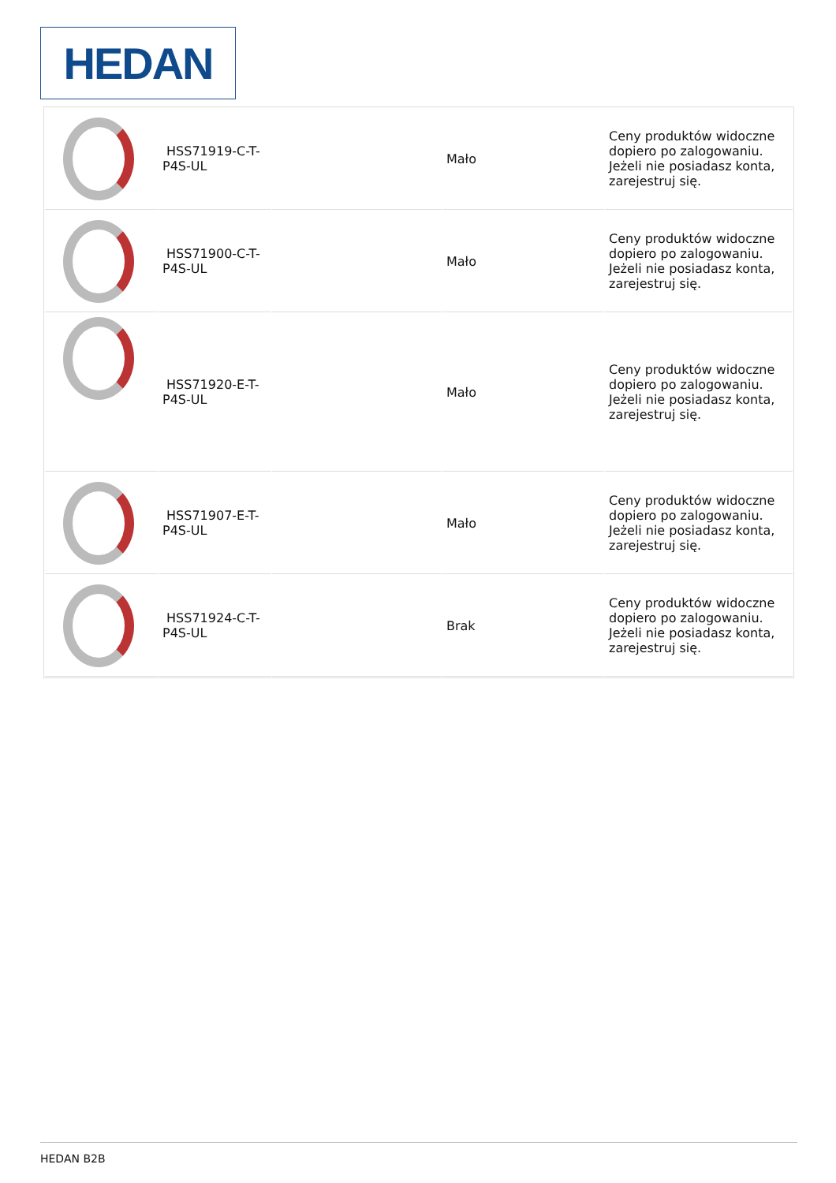HEDAN
| | HSS71919-C-T-P4S-UL | | Mało | Ceny produktów widoczne dopiero po zalogowaniu. Jeżeli nie posiadasz konta, zarejestruj się. |
| | HSS71900-C-T-P4S-UL | | Mało | Ceny produktów widoczne dopiero po zalogowaniu. Jeżeli nie posiadasz konta, zarejestruj się. |
| | HSS71920-E-T-P4S-UL | | Mało | Ceny produktów widoczne dopiero po zalogowaniu. Jeżeli nie posiadasz konta, zarejestruj się. |
| | HSS71907-E-T-P4S-UL | | Mało | Ceny produktów widoczne dopiero po zalogowaniu. Jeżeli nie posiadasz konta, zarejestruj się. |
| | HSS71924-C-T-P4S-UL | | Brak | Ceny produktów widoczne dopiero po zalogowaniu. Jeżeli nie posiadasz konta, zarejestruj się. |
HEDAN B2B